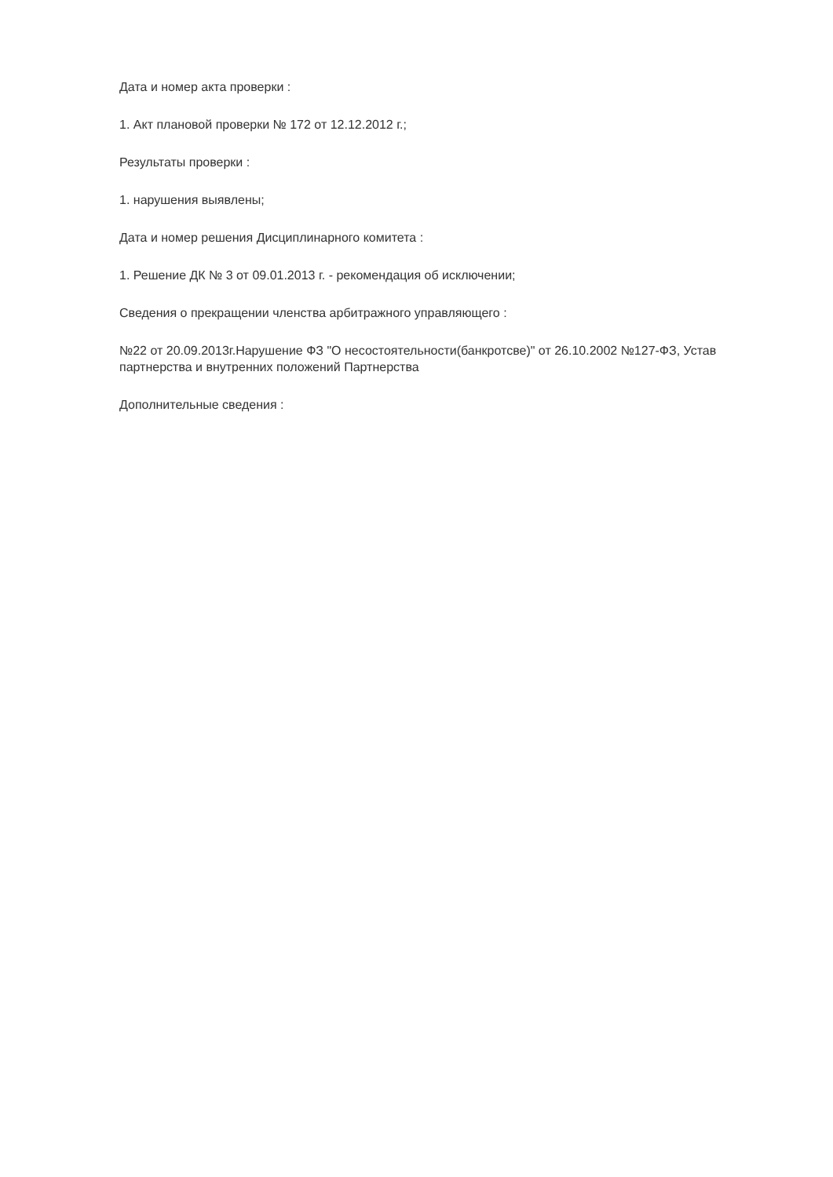Дата и номер акта проверки :
1. Акт плановой проверки № 172 от 12.12.2012 г.;
Результаты проверки :
1. нарушения выявлены;
Дата и номер решения Дисциплинарного комитета :
1. Решение ДК № 3 от 09.01.2013 г. - рекомендация об исключении;
Сведения о прекращении членства арбитражного управляющего :
№22 от 20.09.2013г.Нарушение ФЗ "О несостоятельности(банкротсве)" от 26.10.2002 №127-ФЗ, Устав партнерства и внутренних положений Партнерства
Дополнительные сведения :